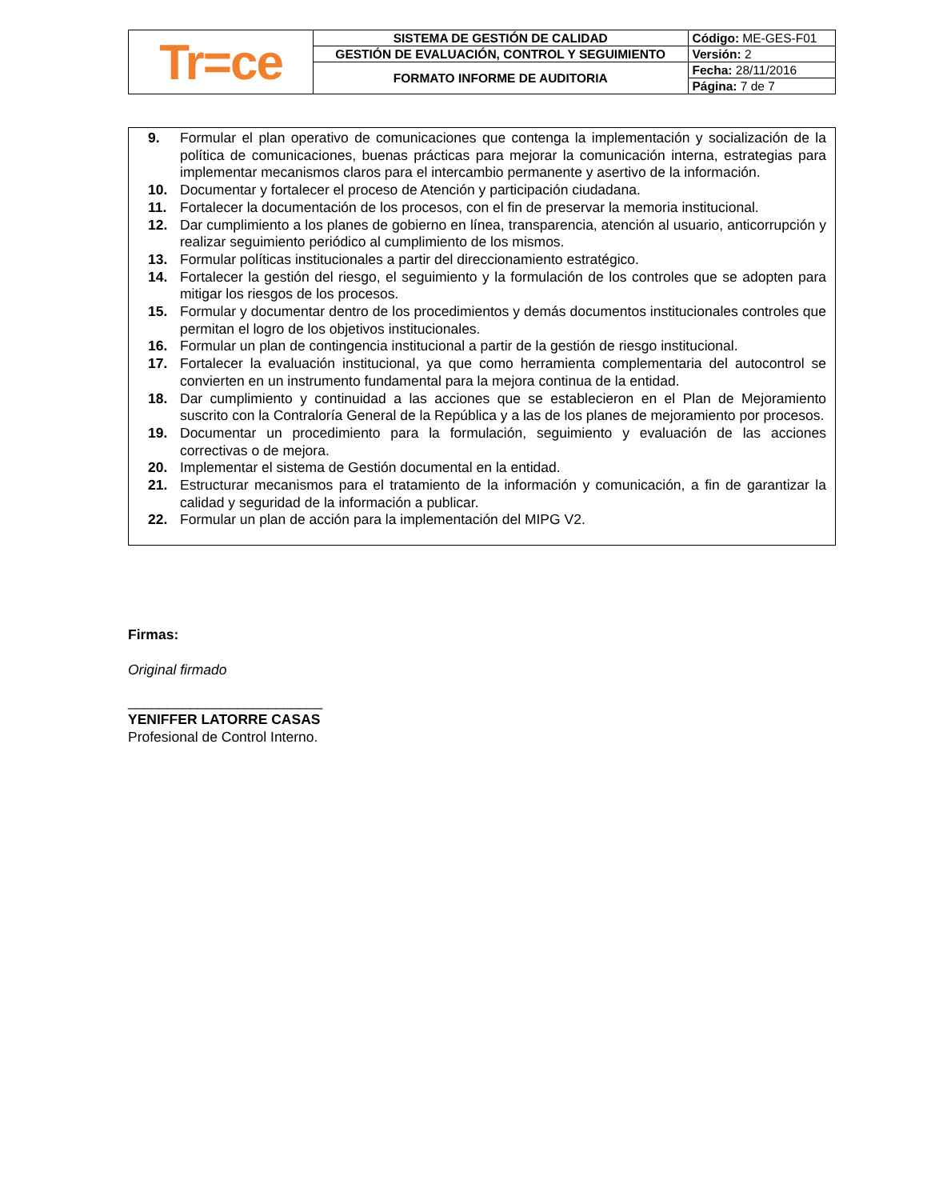| Tr=ce | SISTEMA DE GESTIÓN DE CALIDAD | Código: ME-GES-F01 |
| | GESTIÓN DE EVALUACIÓN, CONTROL Y SEGUIMIENTO | Versión: 2 |
| | FORMATO INFORME DE AUDITORIA | Fecha: 28/11/2016 |
| | | Página: 7 de 7 |
9. Formular el plan operativo de comunicaciones que contenga la implementación y socialización de la política de comunicaciones, buenas prácticas para mejorar la comunicación interna, estrategias para implementar mecanismos claros para el intercambio permanente y asertivo de la información.
10. Documentar y fortalecer el proceso de Atención y participación ciudadana.
11. Fortalecer la documentación de los procesos, con el fin de preservar la memoria institucional.
12. Dar cumplimiento a los planes de gobierno en línea, transparencia, atención al usuario, anticorrupción y realizar seguimiento periódico al cumplimiento de los mismos.
13. Formular políticas institucionales a partir del direccionamiento estratégico.
14. Fortalecer la gestión del riesgo, el seguimiento y la formulación de los controles que se adopten para mitigar los riesgos de los procesos.
15. Formular y documentar dentro de los procedimientos y demás documentos institucionales controles que permitan el logro de los objetivos institucionales.
16. Formular un plan de contingencia institucional a partir de la gestión de riesgo institucional.
17. Fortalecer la evaluación institucional, ya que como herramienta complementaria del autocontrol se convierten en un instrumento fundamental para la mejora continua de la entidad.
18. Dar cumplimiento y continuidad a las acciones que se establecieron en el Plan de Mejoramiento suscrito con la Contraloría General de la República y a las de los planes de mejoramiento por procesos.
19. Documentar un procedimiento para la formulación, seguimiento y evaluación de las acciones correctivas o de mejora.
20. Implementar el sistema de Gestión documental en la entidad.
21. Estructurar mecanismos para el tratamiento de la información y comunicación, a fin de garantizar la calidad y seguridad de la información a publicar.
22. Formular un plan de acción para la implementación del MIPG V2.
Firmas:
Original firmado
_________________________
YENIFFER LATORRE CASAS
Profesional de Control Interno.